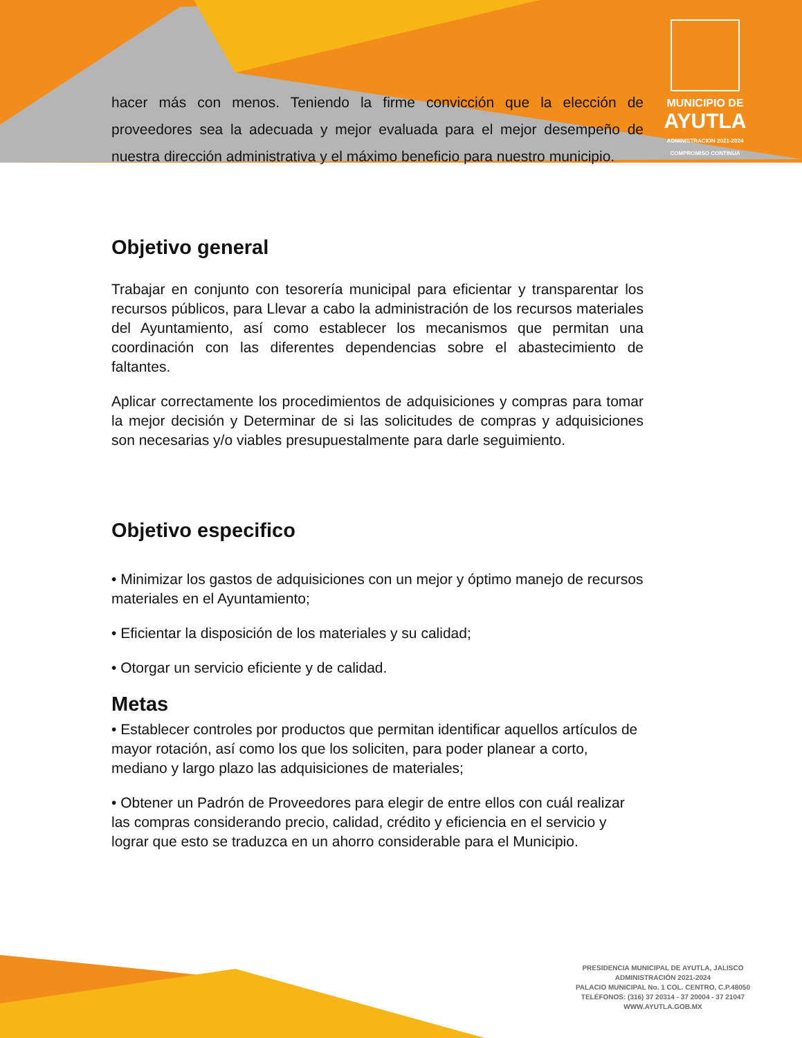MUNICIPIO DE
AYUTLA
ADMINISTRACIÓN 2021-2024
COMPROMISO CONTINUA
hacer más con menos. Teniendo la firme convicción que la elección de proveedores sea la adecuada y mejor evaluada para el mejor desempeño de nuestra dirección administrativa y el máximo beneficio para nuestro municipio.
Objetivo general
Trabajar en conjunto con tesorería municipal para eficientar y transparentar los recursos públicos, para Llevar a cabo la administración de los recursos materiales del Ayuntamiento, así como establecer los mecanismos que permitan una coordinación con las diferentes dependencias sobre el abastecimiento de faltantes.
Aplicar correctamente los procedimientos de adquisiciones y compras para tomar la mejor decisión y Determinar de si las solicitudes de compras y adquisiciones son necesarias y/o viables presupuestalmente para darle seguimiento.
Objetivo especifico
• Minimizar los gastos de adquisiciones con un mejor y óptimo manejo de recursos materiales en el Ayuntamiento;
• Eficientar la disposición de los materiales y su calidad;
• Otorgar un servicio eficiente y de calidad.
Metas
• Establecer controles por productos que permitan identificar aquellos artículos de mayor rotación, así como los que los soliciten, para poder planear a corto, mediano y largo plazo las adquisiciones de materiales;
• Obtener un Padrón de Proveedores para elegir de entre ellos con cuál realizar las compras considerando precio, calidad, crédito y eficiencia en el servicio y lograr que esto se traduzca en un ahorro considerable para el Municipio.
PRESIDENCIA MUNICIPAL DE AYUTLA, JALISCO
ADMINISTRACIÓN 2021-2024
PALACIO MUNICIPAL No. 1 COL. CENTRO, C.P.48050
TELÉFONOS: (316) 37 20314 - 37 20004 - 37 21047
WWW.AYUTLA.GOB.MX